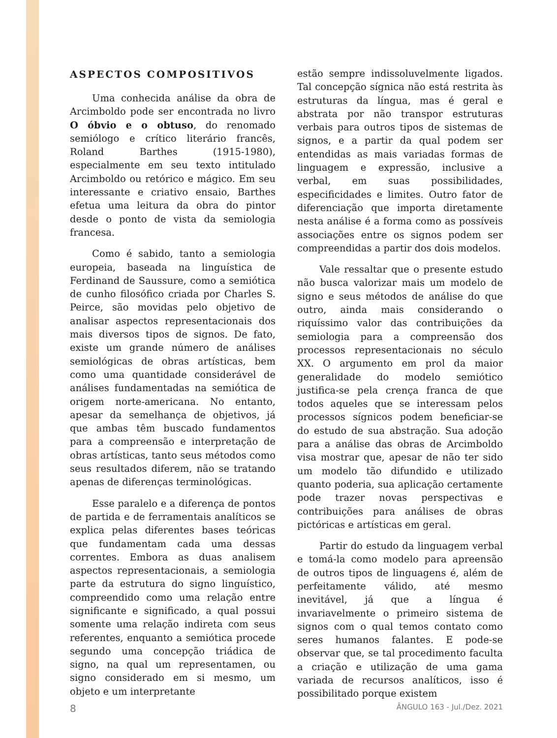ASPECTOS COMPOSITIVOS
Uma conhecida análise da obra de Arcimboldo pode ser encontrada no livro O óbvio e o obtuso, do renomado semiólogo e crítico literário francês, Roland Barthes (1915-1980), especialmente em seu texto intitulado Arcimboldo ou retórico e mágico. Em seu interessante e criativo ensaio, Barthes efetua uma leitura da obra do pintor desde o ponto de vista da semiologia francesa.
Como é sabido, tanto a semiologia europeia, baseada na linguística de Ferdinand de Saussure, como a semiótica de cunho filosófico criada por Charles S. Peirce, são movidas pelo objetivo de analisar aspectos representacionais dos mais diversos tipos de signos. De fato, existe um grande número de análises semiológicas de obras artísticas, bem como uma quantidade considerável de análises fundamentadas na semiótica de origem norte-americana. No entanto, apesar da semelhança de objetivos, já que ambas têm buscado fundamentos para a compreensão e interpretação de obras artísticas, tanto seus métodos como seus resultados diferem, não se tratando apenas de diferenças terminológicas.
Esse paralelo e a diferença de pontos de partida e de ferramentais analíticos se explica pelas diferentes bases teóricas que fundamentam cada uma dessas correntes. Embora as duas analisem aspectos representacionais, a semiologia parte da estrutura do signo linguístico, compreendido como uma relação entre significante e significado, a qual possui somente uma relação indireta com seus referentes, enquanto a semiótica procede segundo uma concepção triádica de signo, na qual um representamen, ou signo considerado em si mesmo, um objeto e um interpretante
estão sempre indissoluvelmente ligados. Tal concepção sígnica não está restrita às estruturas da língua, mas é geral e abstrata por não transpor estruturas verbais para outros tipos de sistemas de signos, e a partir da qual podem ser entendidas as mais variadas formas de linguagem e expressão, inclusive a verbal, em suas possibilidades, especificidades e limites. Outro fator de diferenciação que importa diretamente nesta análise é a forma como as possíveis associações entre os signos podem ser compreendidas a partir dos dois modelos.
Vale ressaltar que o presente estudo não busca valorizar mais um modelo de signo e seus métodos de análise do que outro, ainda mais considerando o riquíssimo valor das contribuições da semiologia para a compreensão dos processos representacionais no século XX. O argumento em prol da maior generalidade do modelo semiótico justifica-se pela crença franca de que todos aqueles que se interessam pelos processos sígnicos podem beneficiar-se do estudo de sua abstração. Sua adoção para a análise das obras de Arcimboldo visa mostrar que, apesar de não ter sido um modelo tão difundido e utilizado quanto poderia, sua aplicação certamente pode trazer novas perspectivas e contribuições para análises de obras pictóricas e artísticas em geral.
Partir do estudo da linguagem verbal e tomá-la como modelo para apreensão de outros tipos de linguagens é, além de perfeitamente válido, até mesmo inevitável, já que a língua é invariavelmente o primeiro sistema de signos com o qual temos contato como seres humanos falantes. E pode-se observar que, se tal procedimento faculta a criação e utilização de uma gama variada de recursos analíticos, isso é possibilitado porque existem
8 ÂNGULO 163 - Jul./Dez. 2021